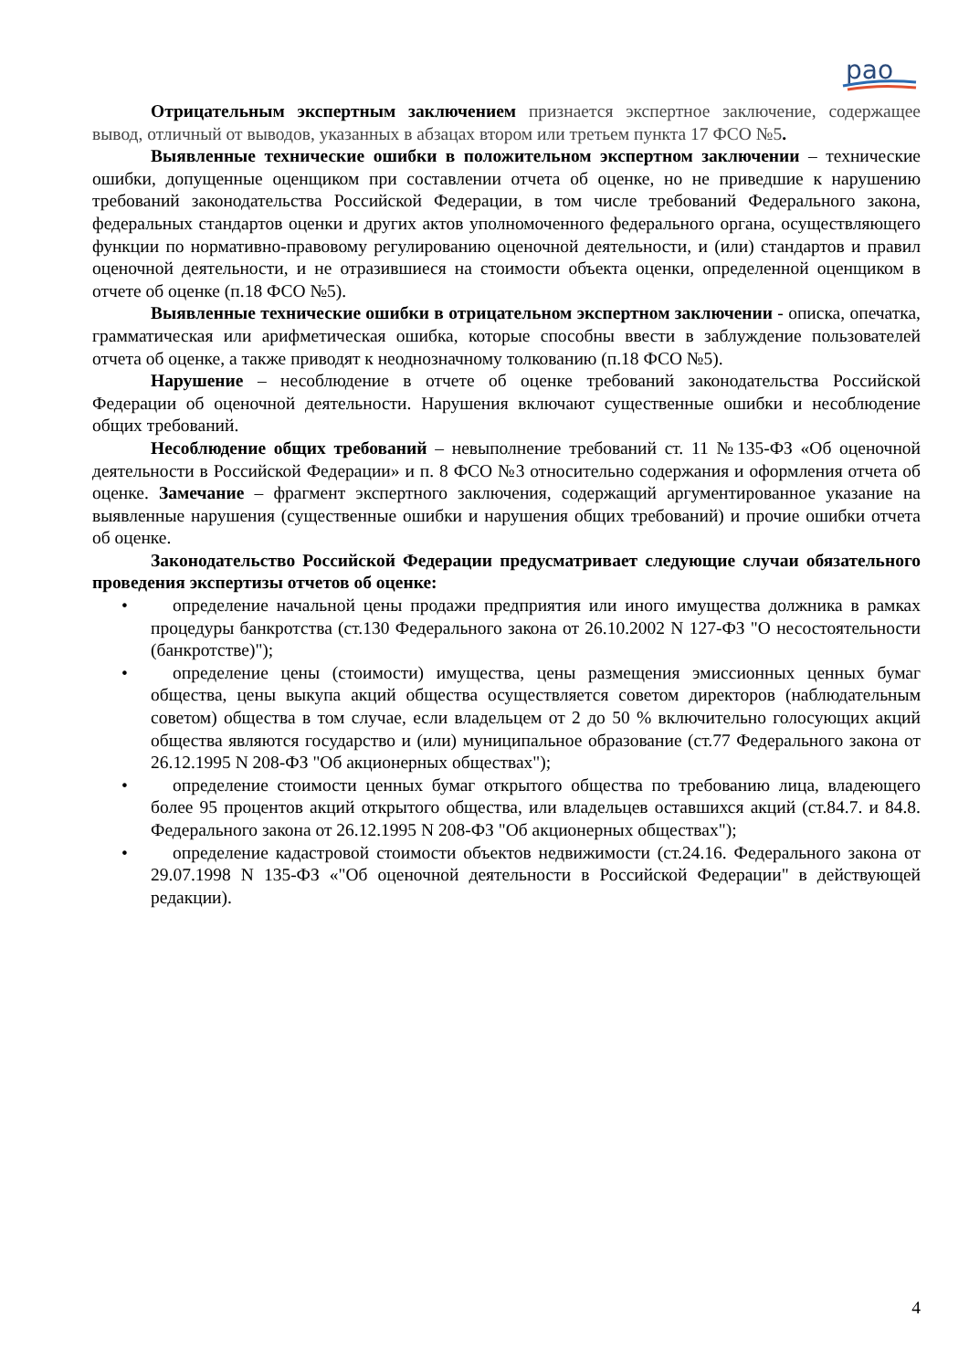рао
Отрицательным экспертным заключением признается экспертное заключение, содержащее вывод, отличный от выводов, указанных в абзацах втором или третьем пункта 17 ФСО №5.
Выявленные технические ошибки в положительном экспертном заключении – технические ошибки, допущенные оценщиком при составлении отчета об оценке, но не приведшие к нарушению требований законодательства Российской Федерации, в том числе требований Федерального закона, федеральных стандартов оценки и других актов уполномоченного федерального органа, осуществляющего функции по нормативно-правовому регулированию оценочной деятельности, и (или) стандартов и правил оценочной деятельности, и не отразившиеся на стоимости объекта оценки, определенной оценщиком в отчете об оценке (п.18 ФСО №5).
Выявленные технические ошибки в отрицательном экспертном заключении - описка, опечатка, грамматическая или арифметическая ошибка, которые способны ввести в заблуждение пользователей отчета об оценке, а также приводят к неоднозначному толкованию (п.18 ФСО №5).
Нарушение – несоблюдение в отчете об оценке требований законодательства Российской Федерации об оценочной деятельности. Нарушения включают существенные ошибки и несоблюдение общих требований.
Несоблюдение общих требований – невыполнение требований ст. 11 №135-ФЗ «Об оценочной деятельности в Российской Федерации» и п. 8 ФСО №3 относительно содержания и оформления отчета об оценке. Замечание – фрагмент экспертного заключения, содержащий аргументированное указание на выявленные нарушения (существенные ошибки и нарушения общих требований) и прочие ошибки отчета об оценке.
Законодательство Российской Федерации предусматривает следующие случаи обязательного проведения экспертизы отчетов об оценке:
• определение начальной цены продажи предприятия или иного имущества должника в рамках процедуры банкротства (ст.130 Федерального закона от 26.10.2002 N 127-ФЗ "О несостоятельности (банкротстве)");
• определение цены (стоимости) имущества, цены размещения эмиссионных ценных бумаг общества, цены выкупа акций общества осуществляется советом директоров (наблюдательным советом) общества в том случае, если владельцем от 2 до 50 % включительно голосующих акций общества являются государство и (или) муниципальное образование (ст.77 Федерального закона от 26.12.1995 N 208-ФЗ "Об акционерных обществах");
• определение стоимости ценных бумаг открытого общества по требованию лица, владеющего более 95 процентов акций открытого общества, или владельцев оставшихся акций (ст.84.7. и 84.8. Федерального закона от 26.12.1995 N 208-ФЗ "Об акционерных обществах");
• определение кадастровой стоимости объектов недвижимости (ст.24.16. Федерального закона от 29.07.1998 N 135-ФЗ «"Об оценочной деятельности в Российской Федерации" в действующей редакции).
4